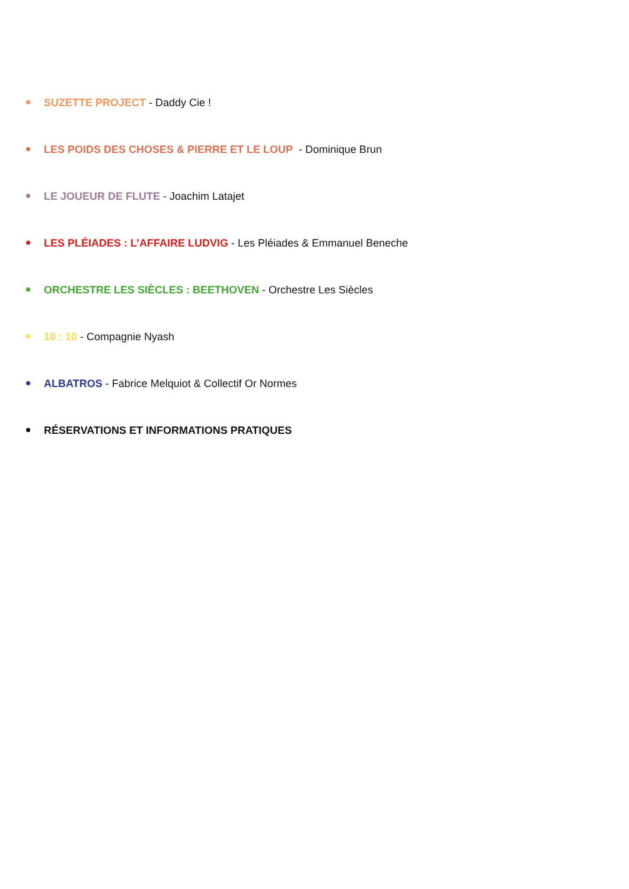SUZETTE PROJECT - Daddy Cie !
LES POIDS DES CHOSES & PIERRE ET LE LOUP - Dominique Brun
LE JOUEUR DE FLUTE - Joachim Latajet
LES PLÉIADES : L’AFFAIRE LUDVIG - Les Pléiades & Emmanuel Beneche
ORCHESTRE LES SIÈCLES : BEETHOVEN - Orchestre Les Siècles
10 : 10 - Compagnie Nyash
ALBATROS - Fabrice Melquiot & Collectif Or Normes
RÉSERVATIONS ET INFORMATIONS PRATIQUES